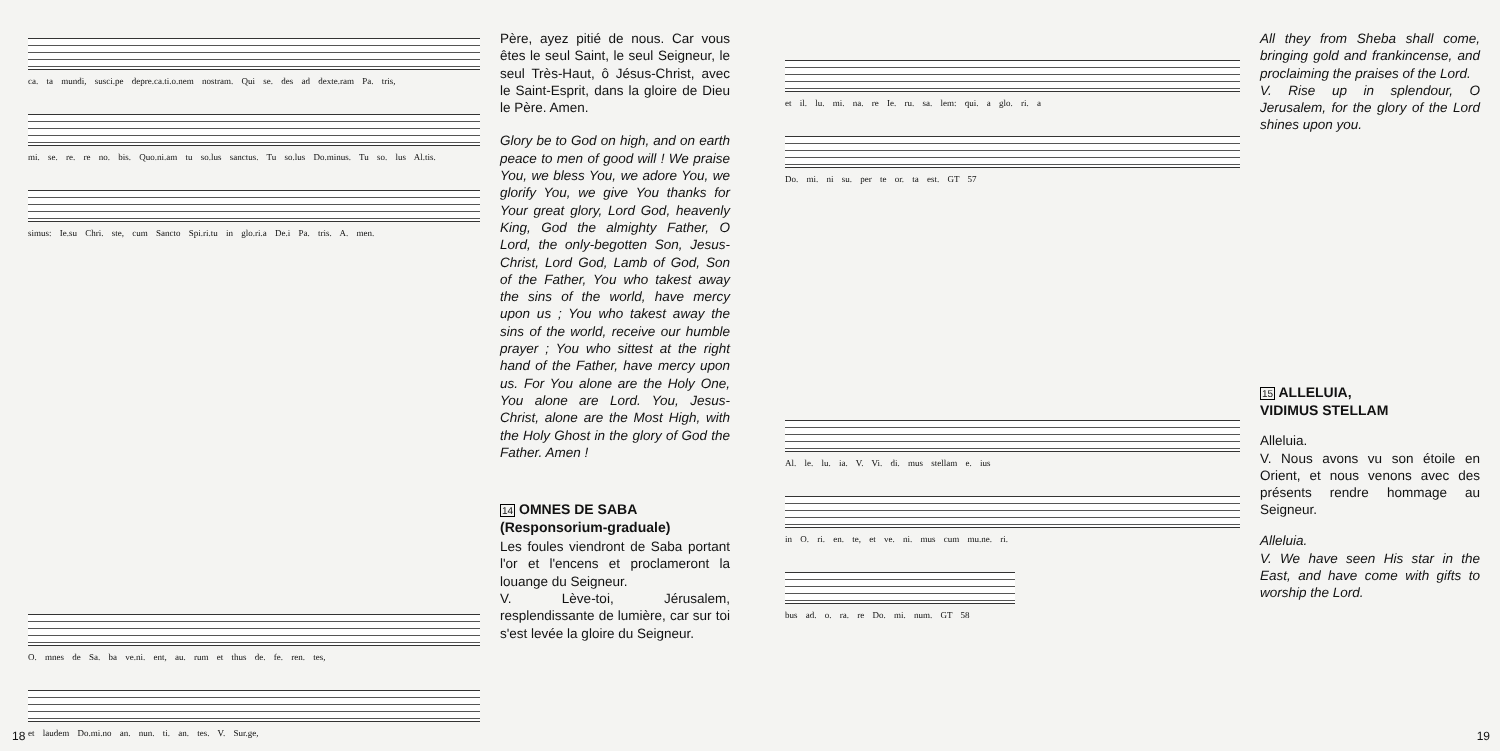ca. ta mundi, susci.pe depre.ca.ti.o.nem nostram. Qui se. des ad dexte.ram Pa. tris,
mi. se. re. re no. bis. Quo.ni.am tu so.lus sanctus. Tu so.lus Do.minus. Tu so. lus Al.tis.
simus: Ie.su Chri. ste, cum Sancto Spi.ri.tu in glo.ri.a De.i Pa. tris. A. men.
O. mnes de Sa. ba ve.ni. ent, au. rum et thus de. fe. ren. tes,
et laudem Do.mi.no an. nun. ti. an. tes. V. Sur.ge,
Père, ayez pitié de nous. Car vous êtes le seul Saint, le seul Seigneur, le seul Très-Haut, ô Jésus-Christ, avec le Saint-Esprit, dans la gloire de Dieu le Père. Amen.
Glory be to God on high, and on earth peace to men of good will ! We praise You, we bless You, we adore You, we glorify You, we give You thanks for Your great glory, Lord God, heavenly King, God the almighty Father, O Lord, the only-begotten Son, Jesus-Christ, Lord God, Lamb of God, Son of the Father, You who takest away the sins of the world, have mercy upon us ; You who takest away the sins of the world, receive our humble prayer ; You who sittest at the right hand of the Father, have mercy upon us. For You alone are the Holy One, You alone are Lord. You, Jesus-Christ, alone are the Most High, with the Holy Ghost in the glory of God the Father. Amen !
14 OMNES DE SABA
(Responsorium-graduale)
Les foules viendront de Saba portant l'or et l'encens et proclameront la louange du Seigneur.
V. Lève-toi, Jérusalem, resplendissante de lumière, car sur toi s'est levée la gloire du Seigneur.
18
et il. lu. mi. na. re Ie. ru. sa. lem: qui. a glo. ri. a
Do. mi. ni su. per te or. ta est. GT 57
Al. le. lu. ia. V. Vi. di. mus stellam e. ius
in O. ri. en. te, et ve. ni. mus cum mu.ne. ri.
bus ad. o. ra. re Do. mi. num. GT 58
All they from Sheba shall come, bringing gold and frankincense, and proclaiming the praises of the Lord.
V. Rise up in splendour, O Jerusalem, for the glory of the Lord shines upon you.
15 ALLELUIA,
VIDIMUS STELLAM
Alleluia.
V. Nous avons vu son étoile en Orient, et nous venons avec des présents rendre hommage au Seigneur.
Alleluia.
V. We have seen His star in the East, and have come with gifts to worship the Lord.
19